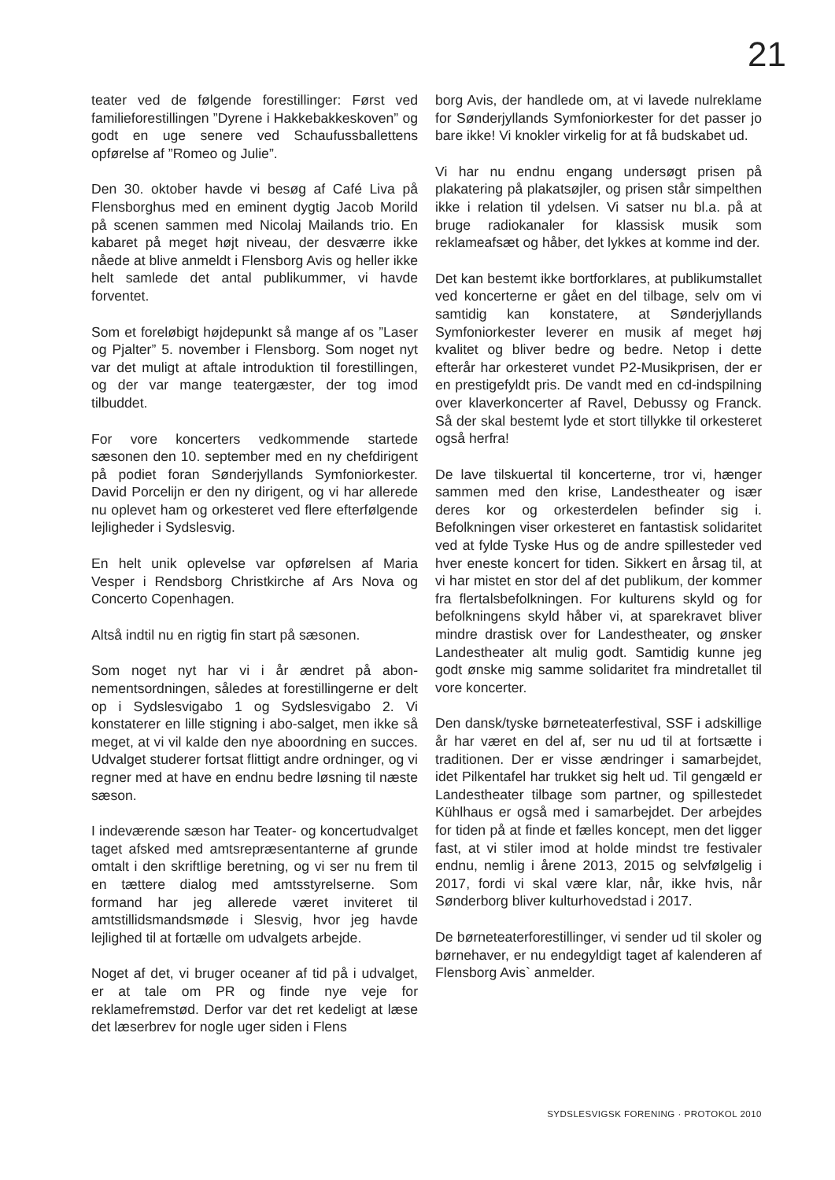21
teater ved de følgende forestillinger: Først ved familieforestillingen ”Dyrene i Hakkebakke­skoven” og godt en uge senere ved Schaufuss­ballettens opførelse af ”Romeo og Julie”.
Den 30. oktober havde vi besøg af Café Liva på Flensborghus med en eminent dygtig Jacob Morild på scenen sammen med Nicolaj Mailands trio. En kabaret på meget højt niveau, der desværre ikke nåede at blive anmeldt i Flensborg Avis og heller ikke helt samlede det antal publikummer, vi havde forventet.
Som et foreløbigt højdepunkt så mange af os ”Laser og Pjalter” 5. november i Flensborg. Som noget nyt var det muligt at aftale introduktion til forestillingen, og der var mange teater­gæster, der tog imod tilbuddet.
For vore koncerters vedkommende star­tede sæsonen den 10. september med en ny chefdirigent på podiet foran Sønderjyllands Symfoniorkester. David Porcelijn er den ny dirigent, og vi har allerede nu oplevet ham og orkesteret ved flere efterfølgende lejligheder i Sydslesvig.
En helt unik oplevelse var opførelsen af Maria Vesper i Rendsborg Christkirche af Ars Nova og Concerto Copenhagen.
Altså indtil nu en rigtig fin start på sæsonen.
Som noget nyt har vi i år ændret på abon­nementsordningen, således at forestillingerne er delt op i Sydslesvigabo 1 og Sydslesvig­abo 2. Vi konstaterer en lille stigning i abo-salget, men ikke så meget, at vi vil kalde den nye abo­ordning en succes. Udvalget studerer fortsat flittigt andre ordninger, og vi regner med at have en endnu bedre løsning til næste sæson.
I indeværende sæson har Teater- og koncert­udvalget taget afsked med amtsrepræsentan­terne af grunde omtalt i den skriftlige beret­ning, og vi ser nu frem til en tættere dialog med amtsstyrelserne. Som formand har jeg allerede været inviteret til amtstillidsmandsmøde i Sles­vig, hvor jeg havde lejlighed til at fortælle om udvalgets arbejde.
Noget af det, vi bruger oceaner af tid på i ud­valget, er at tale om PR og finde nye veje for reklamefremstød. Derfor var det ret kedeligt at læse det læserbrev for nogle uger siden i Flens­
borg Avis, der handlede om, at vi lavede nul­reklame for Sønderjyllands Symfoniorkester for det passer jo bare ikke! Vi knokler virkelig for at få budskabet ud.
Vi har nu endnu engang undersøgt prisen på plakatering på plakatsøjler, og prisen står sim­pelthen ikke i relation til ydelsen. Vi satser nu bl.a. på at bruge radiokanaler for klassisk musik som reklameafsæt og håber, det lykkes at komme ind der.
Det kan bestemt ikke bortforklares, at pub­likumstallet ved koncerterne er gået en del til­bage, selv om vi samtidig kan konstatere, at Sønderjyllands Symfoniorkester leverer en musik af meget høj kvalitet og bliver bedre og bedre. Netop i dette efterår har orkesteret vun­det P2-Musikprisen, der er en prestigefyldt pris. De vandt med en cd-indspilning over klaver­koncerter af Ravel, Debussy og Franck. Så der skal bestemt lyde et stort tillykke til orkesteret også herfra!
De lave tilskuertal til koncerterne, tror vi, hæn­ger sammen med den krise, Landestheater og især deres kor og orkesterdelen befinder sig i. Befolkningen viser orkesteret en fantastisk solidaritet ved at fylde Tyske Hus og de andre spillesteder ved hver eneste koncert for tiden. Sikkert en årsag til, at vi har mistet en stor del af det publikum, der kommer fra flertalsbefolk­ningen. For kulturens skyld og for befolkningens skyld håber vi, at sparekravet bliver mindre drastisk over for Landestheater, og ønsker Landestheater alt mulig godt. Samtidig kunne jeg godt ønske mig samme solidaritet fra min­dretallet til vore koncerter.
Den dansk/tyske børneteaterfestival, SSF i adskillige år har været en del af, ser nu ud til at fortsætte i traditionen. Der er visse ændrin­ger i samarbejdet, idet Pilkentafel har trukket sig helt ud. Til gengæld er Landestheater tilbage som partner, og spillestedet Kühlhaus er også med i samarbejdet. Der arbejdes for tiden på at finde et fælles koncept, men det ligger fast, at vi stiler imod at holde mindst tre festivaler end­nu, nemlig i årene 2013, 2015 og selvfølgelig i 2017, fordi vi skal være klar, når, ikke hvis, når Sønderborg bliver kulturhovedstad i 2017.
De børneteaterforestillinger, vi sender ud til skoler og børnehaver, er nu endegyldigt taget af kalenderen af Flensborg Avis` anmelder.
SYDSLESVIGSK FORENING · PROTOKOL 2010